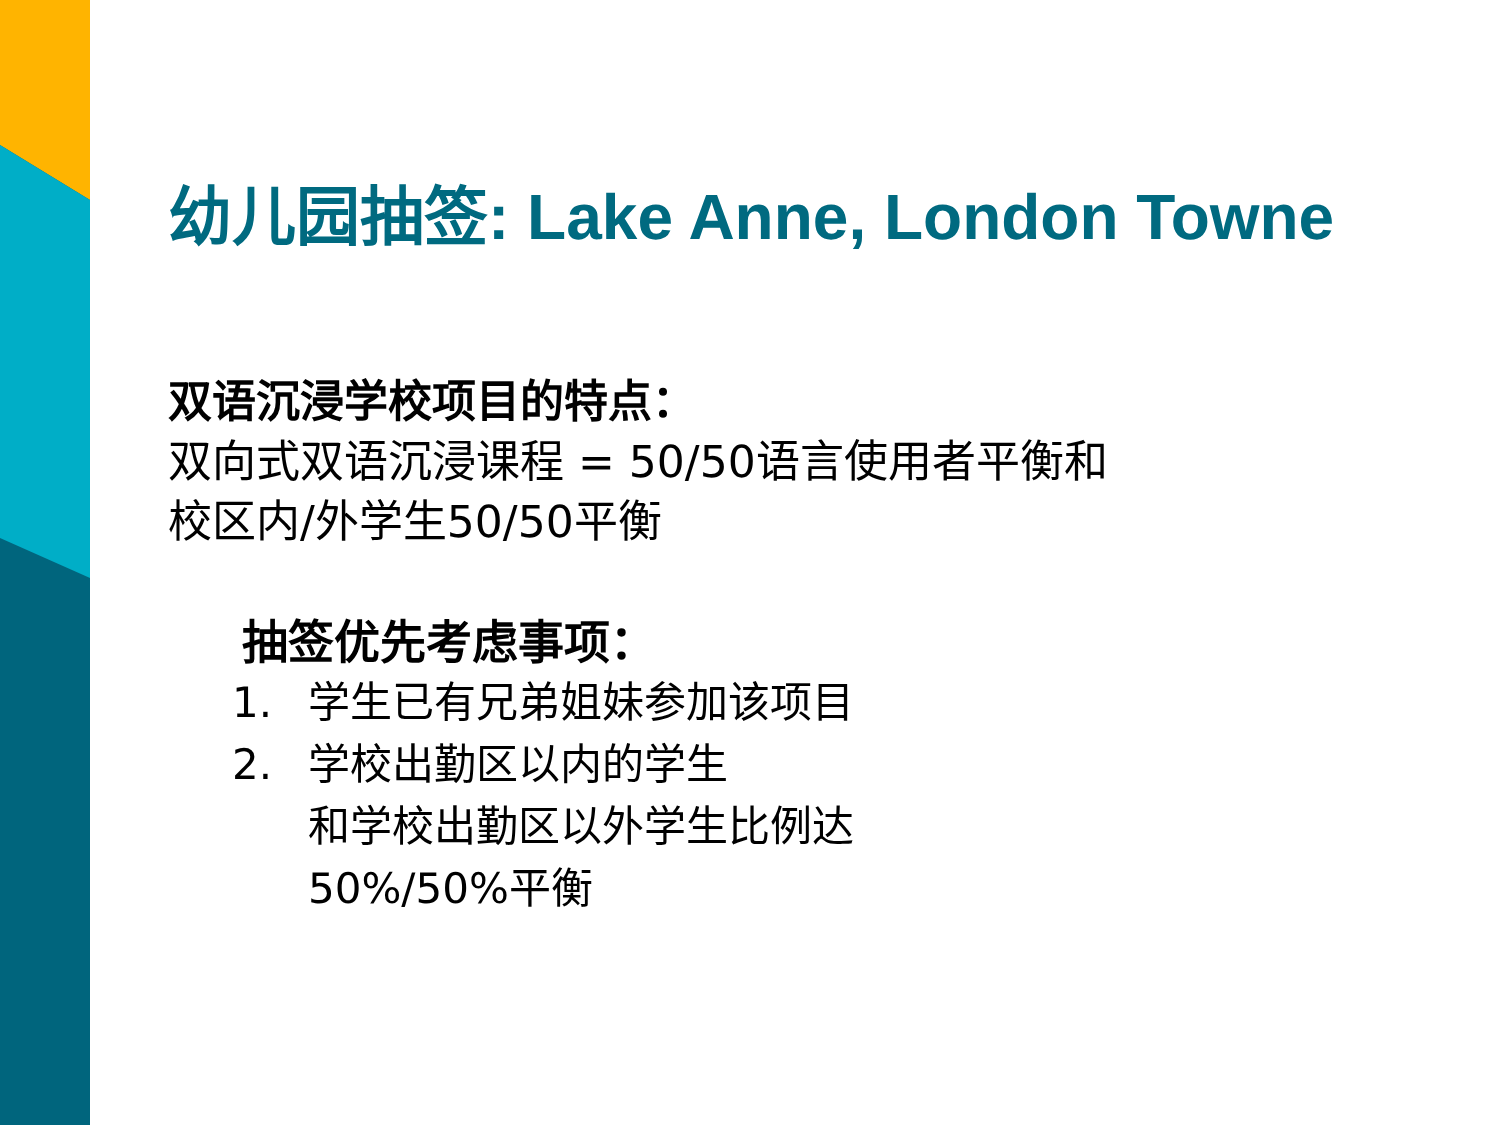幼儿园抽签: Lake Anne, London Towne
双语沉浸学校项目的特点：
双向式双语沉浸课程 = 50/50语言使用者平衡和
校区内/外学生50/50平衡
抽签优先考虑事项：
1. 学生已有兄弟姐妹参加该项目
2. 学校出勤区以内的学生
和学校出勤区以外学生比例达
50%/50%平衡